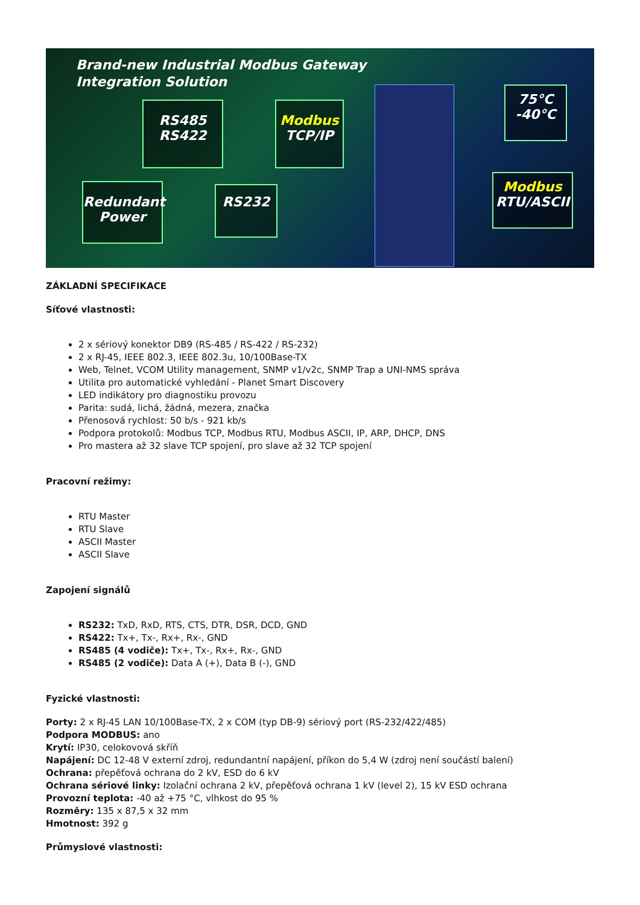Brand-new Industrial Modbus Gateway
Integration Solution
RS485
RS422
Modbus
TCP/IP
Redundant
Power
RS232
75°C
-40°C
Modbus
RTU/ASCII
ZÁKLADNÍ SPECIFIKACE
Síťové vlastnosti:
2 x sériový konektor DB9 (RS-485 / RS-422 / RS-232)
2 x RJ-45, IEEE 802.3, IEEE 802.3u, 10/100Base-TX
Web, Telnet, VCOM Utility management, SNMP v1/v2c, SNMP Trap a UNI-NMS správa
Utilita pro automatické vyhledání - Planet Smart Discovery
LED indikátory pro diagnostiku provozu
Parita: sudá, lichá, žádná, mezera, značka
Přenosová rychlost: 50 b/s - 921 kb/s
Podpora protokolů: Modbus TCP, Modbus RTU, Modbus ASCII, IP, ARP, DHCP, DNS
Pro mastera až 32 slave TCP spojení, pro slave až 32 TCP spojení
Pracovní režimy:
RTU Master
RTU Slave
ASCII Master
ASCII Slave
Zapojení signálů
RS232: TxD, RxD, RTS, CTS, DTR, DSR, DCD, GND
RS422: Tx+, Tx-, Rx+, Rx-, GND
RS485 (4 vodiče): Tx+, Tx-, Rx+, Rx-, GND
RS485 (2 vodiče): Data A (+), Data B (-), GND
Fyzické vlastnosti:
Porty: 2 x RJ-45 LAN 10/100Base-TX, 2 x COM (typ DB-9) sériový port (RS-232/422/485)
Podpora MODBUS: ano
Krytí: IP30, celokovová skříň
Napájení: DC 12-48 V externí zdroj, redundantní napájení, příkon do 5,4 W (zdroj není součástí balení)
Ochrana: přepěťová ochrana do 2 kV, ESD do 6 kV
Ochrana sériové linky: Izolační ochrana 2 kV, přepěťová ochrana 1 kV (level 2), 15 kV ESD ochrana
Provozní teplota: -40 až +75 °C, vlhkost do 95 %
Rozměry: 135 x 87,5 x 32 mm
Hmotnost: 392 g
Průmyslové vlastnosti: